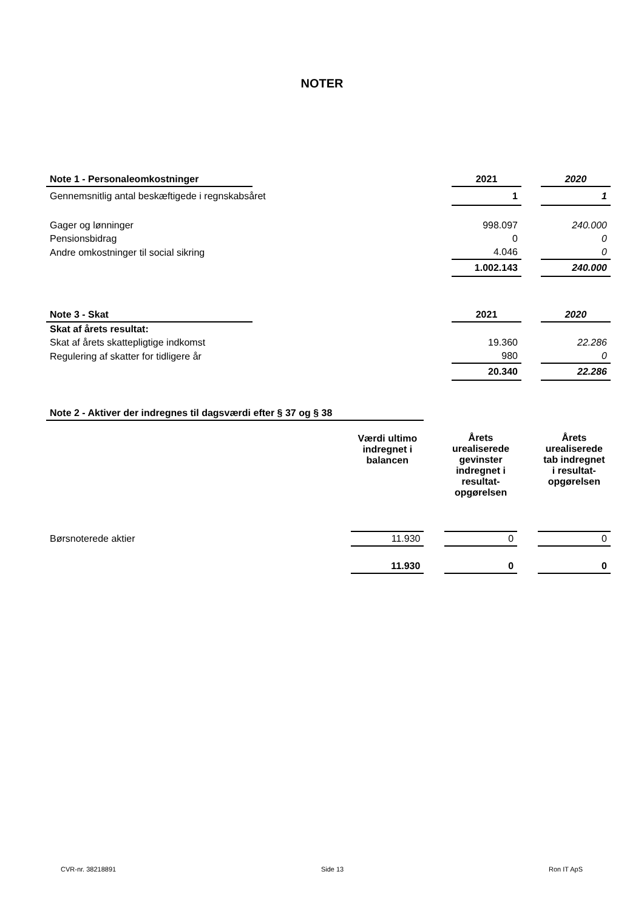NOTER
| Note 1 - Personaleomkostninger | | 2021 | | 2020 |
| Gennemsnitlig antal beskæftigede i regnskabsåret | | 1 | | 1 |
| Gager og lønninger | | 998.097 | | 240.000 |
| Pensionsbidrag | | 0 | | 0 |
| Andre omkostninger til social sikring | | 4.046 | | 0 |
| | | 1.002.143 | | 240.000 |
| Note 3 - Skat | | 2021 | | 2020 |
| Skat af årets resultat: | | | | |
| Skat af årets skattepligtige indkomst | | 19.360 | | 22.286 |
| Regulering af skatter for tidligere år | | 980 | | 0 |
| | | 20.340 | | 22.286 |
| Note 2 - Aktiver der indregnes til dagsværdi efter § 37 og § 38 | | | | | |
| | Værdi ultimo indregnet i balancen | | Årets urealiserede gevinster indregnet i resultat-opgørelsen | | Årets urealiserede tab indregnet i resultat-opgørelsen |
| Børsnoterede aktier | 11.930 | | 0 | | 0 |
| | 11.930 | | 0 | | 0 |
CVR-nr. 38218891 Side 13 Ron IT ApS